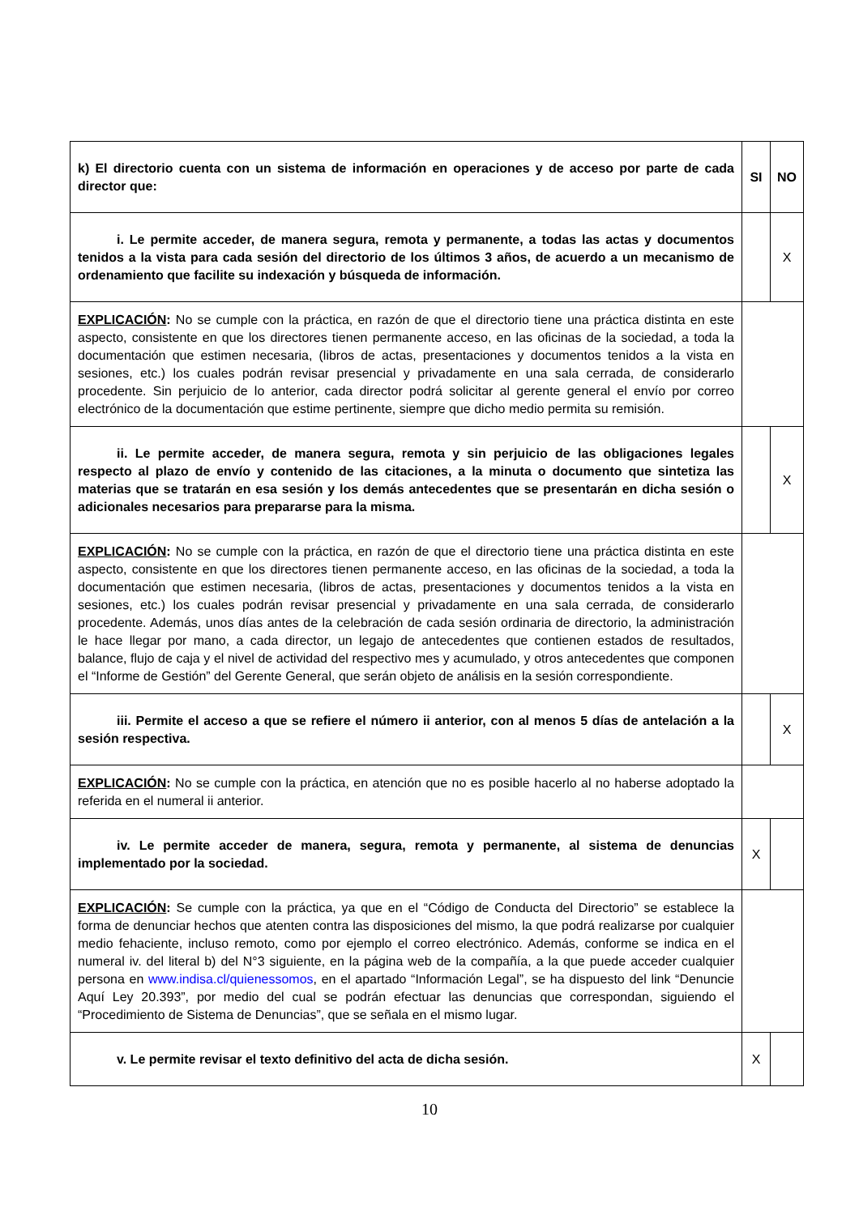| k) El directorio cuenta con un sistema de información en operaciones y de acceso por parte de cada director que: | SI | NO |
| i. Le permite acceder, de manera segura, remota y permanente, a todas las actas y documentos tenidos a la vista para cada sesión del directorio de los últimos 3 años, de acuerdo a un mecanismo de ordenamiento que facilite su indexación y búsqueda de información. | | X |
| EXPLICACIÓN : No se cumple con la práctica, en razón de que el directorio tiene una práctica distinta en este aspecto, consistente en que los directores tienen permanente acceso, en las oficinas de la sociedad, a toda la documentación que estimen necesaria, (libros de actas, presentaciones y documentos tenidos a la vista en sesiones, etc.) los cuales podrán revisar presencial y privadamente en una sala cerrada, de considerarlo procedente. Sin perjuicio de lo anterior, cada director podrá solicitar al gerente general el envío por correo electrónico de la documentación que estime pertinente, siempre que dicho medio permita su remisión. | | |
| ii. Le permite acceder, de manera segura, remota y sin perjuicio de las obligaciones legales respecto al plazo de envío y contenido de las citaciones, a la minuta o documento que sintetiza las materias que se tratarán en esa sesión y los demás antecedentes que se presentarán en dicha sesión o adicionales necesarios para prepararse para la misma. | | X |
| EXPLICACIÓN : No se cumple con la práctica, en razón de que el directorio tiene una práctica distinta en este aspecto, consistente en que los directores tienen permanente acceso, en las oficinas de la sociedad, a toda la documentación que estimen necesaria, (libros de actas, presentaciones y documentos tenidos a la vista en sesiones, etc.) los cuales podrán revisar presencial y privadamente en una sala cerrada, de considerarlo procedente. Además, unos días antes de la celebración de cada sesión ordinaria de directorio, la administración le hace llegar por mano, a cada director, un legajo de antecedentes que contienen estados de resultados, balance, flujo de caja y el nivel de actividad del respectivo mes y acumulado, y otros antecedentes que componen el “Informe de Gestión” del Gerente General, que serán objeto de análisis en la sesión correspondiente. | | |
| iii. Permite el acceso a que se refiere el número ii anterior, con al menos 5 días de antelación a la sesión respectiva. | | X |
| EXPLICACIÓN : No se cumple con la práctica, en atención que no es posible hacerlo al no haberse adoptado la referida en el numeral ii anterior. | | |
| iv. Le permite acceder de manera, segura, remota y permanente, al sistema de denuncias implementado por la sociedad. | X | |
| EXPLICACIÓN : Se cumple con la práctica, ya que en el “Código de Conducta del Directorio” se establece la forma de denunciar hechos que atenten contra las disposiciones del mismo, la que podrá realizarse por cualquier medio fehaciente, incluso remoto, como por ejemplo el correo electrónico. Además, conforme se indica en el numeral iv. del literal b) del N°3 siguiente, en la página web de la compañía, a la que puede acceder cualquier persona en www.indisa.cl/quienessomos , en el apartado “Información Legal”, se ha dispuesto del link “Denuncie Aquí Ley 20.393”, por medio del cual se podrán efectuar las denuncias que correspondan, siguiendo el “Procedimiento de Sistema de Denuncias”, que se señala en el mismo lugar. | | |
| v. Le permite revisar el texto definitivo del acta de dicha sesión. | X | |
10